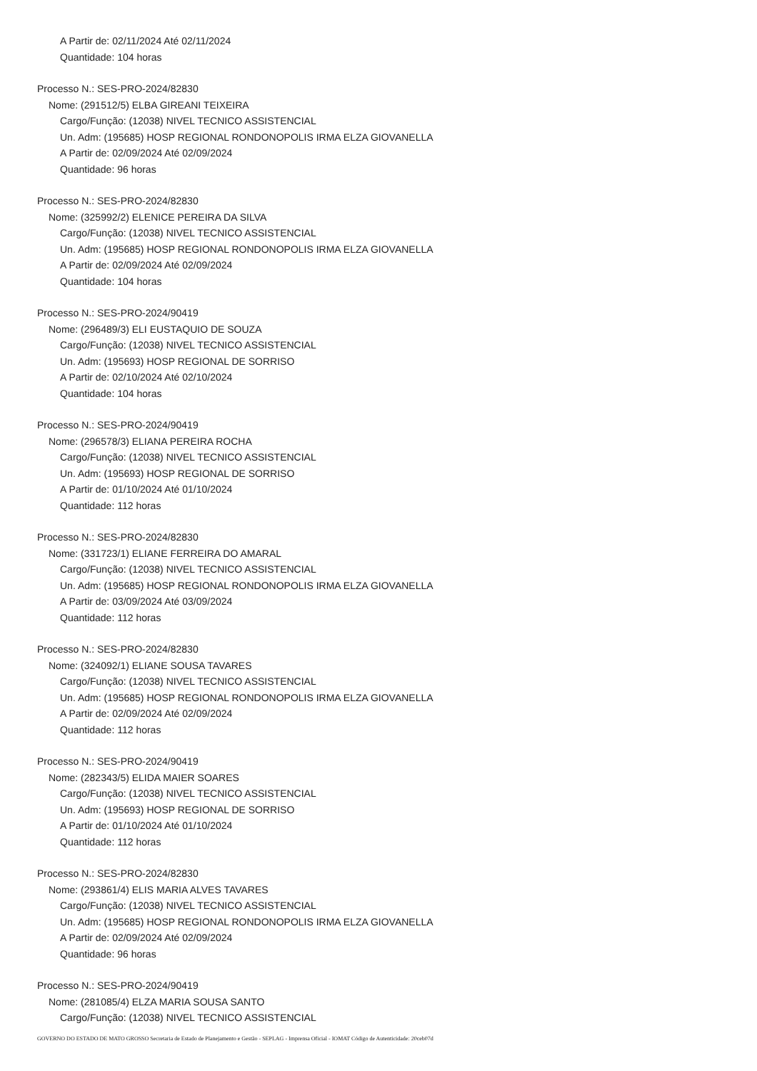A Partir de: 02/11/2024 Até 02/11/2024
Quantidade: 104 horas
Processo N.: SES-PRO-2024/82830
Nome: (291512/5) ELBA GIREANI TEIXEIRA
Cargo/Função: (12038) NIVEL TECNICO ASSISTENCIAL
Un. Adm: (195685) HOSP REGIONAL RONDONOPOLIS IRMA ELZA GIOVANELLA
A Partir de: 02/09/2024 Até 02/09/2024
Quantidade: 96 horas
Processo N.: SES-PRO-2024/82830
Nome: (325992/2) ELENICE PEREIRA DA SILVA
Cargo/Função: (12038) NIVEL TECNICO ASSISTENCIAL
Un. Adm: (195685) HOSP REGIONAL RONDONOPOLIS IRMA ELZA GIOVANELLA
A Partir de: 02/09/2024 Até 02/09/2024
Quantidade: 104 horas
Processo N.: SES-PRO-2024/90419
Nome: (296489/3) ELI EUSTAQUIO DE SOUZA
Cargo/Função: (12038) NIVEL TECNICO ASSISTENCIAL
Un. Adm: (195693) HOSP REGIONAL DE SORRISO
A Partir de: 02/10/2024 Até 02/10/2024
Quantidade: 104 horas
Processo N.: SES-PRO-2024/90419
Nome: (296578/3) ELIANA PEREIRA ROCHA
Cargo/Função: (12038) NIVEL TECNICO ASSISTENCIAL
Un. Adm: (195693) HOSP REGIONAL DE SORRISO
A Partir de: 01/10/2024 Até 01/10/2024
Quantidade: 112 horas
Processo N.: SES-PRO-2024/82830
Nome: (331723/1) ELIANE FERREIRA DO AMARAL
Cargo/Função: (12038) NIVEL TECNICO ASSISTENCIAL
Un. Adm: (195685) HOSP REGIONAL RONDONOPOLIS IRMA ELZA GIOVANELLA
A Partir de: 03/09/2024 Até 03/09/2024
Quantidade: 112 horas
Processo N.: SES-PRO-2024/82830
Nome: (324092/1) ELIANE SOUSA TAVARES
Cargo/Função: (12038) NIVEL TECNICO ASSISTENCIAL
Un. Adm: (195685) HOSP REGIONAL RONDONOPOLIS IRMA ELZA GIOVANELLA
A Partir de: 02/09/2024 Até 02/09/2024
Quantidade: 112 horas
Processo N.: SES-PRO-2024/90419
Nome: (282343/5) ELIDA MAIER SOARES
Cargo/Função: (12038) NIVEL TECNICO ASSISTENCIAL
Un. Adm: (195693) HOSP REGIONAL DE SORRISO
A Partir de: 01/10/2024 Até 01/10/2024
Quantidade: 112 horas
Processo N.: SES-PRO-2024/82830
Nome: (293861/4) ELIS MARIA ALVES TAVARES
Cargo/Função: (12038) NIVEL TECNICO ASSISTENCIAL
Un. Adm: (195685) HOSP REGIONAL RONDONOPOLIS IRMA ELZA GIOVANELLA
A Partir de: 02/09/2024 Até 02/09/2024
Quantidade: 96 horas
Processo N.: SES-PRO-2024/90419
Nome: (281085/4) ELZA MARIA SOUSA SANTO
Cargo/Função: (12038) NIVEL TECNICO ASSISTENCIAL
GOVERNO DO ESTADO DE MATO GROSSO Secretaria de Estado de Planejamento e Gestão - SEPLAG - Imprensa Oficial - IOMAT Código de Autenticidade: 20ceb07d